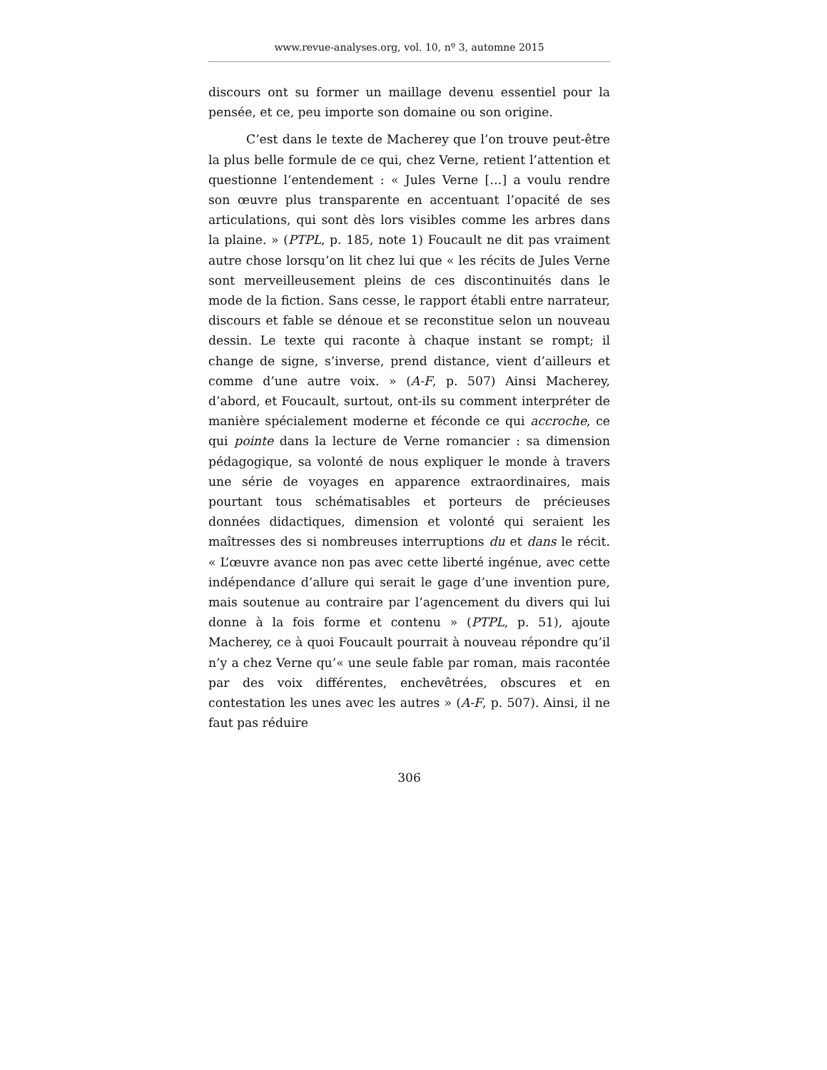www.revue-analyses.org, vol. 10, nº 3, automne 2015
discours ont su former un maillage devenu essentiel pour la pensée, et ce, peu importe son domaine ou son origine.
C’est dans le texte de Macherey que l’on trouve peut-être la plus belle formule de ce qui, chez Verne, retient l’attention et questionne l’entendement : « Jules Verne […] a voulu rendre son œuvre plus transparente en accentuant l’opacité de ses articulations, qui sont dès lors visibles comme les arbres dans la plaine. » (PTPL, p. 185, note 1) Foucault ne dit pas vraiment autre chose lorsqu’on lit chez lui que « les récits de Jules Verne sont merveilleusement pleins de ces discontinuités dans le mode de la fiction. Sans cesse, le rapport établi entre narrateur, discours et fable se dénoue et se reconstitue selon un nouveau dessin. Le texte qui raconte à chaque instant se rompt; il change de signe, s’inverse, prend distance, vient d’ailleurs et comme d’une autre voix. » (A-F, p. 507) Ainsi Macherey, d’abord, et Foucault, surtout, ont-ils su comment interpréter de manière spécialement moderne et féconde ce qui accroche, ce qui pointe dans la lecture de Verne romancier : sa dimension pédagogique, sa volonté de nous expliquer le monde à travers une série de voyages en apparence extraordinaires, mais pourtant tous schématisables et porteurs de précieuses données didactiques, dimension et volonté qui seraient les maîtresses des si nombreuses interruptions du et dans le récit. « L’œuvre avance non pas avec cette liberté ingénue, avec cette indépendance d’allure qui serait le gage d’une invention pure, mais soutenue au contraire par l’agencement du divers qui lui donne à la fois forme et contenu » (PTPL, p. 51), ajoute Macherey, ce à quoi Foucault pourrait à nouveau répondre qu’il n’y a chez Verne qu’« une seule fable par roman, mais racontée par des voix différentes, enchevêtrées, obscures et en contestation les unes avec les autres » (A-F, p. 507). Ainsi, il ne faut pas réduire
306